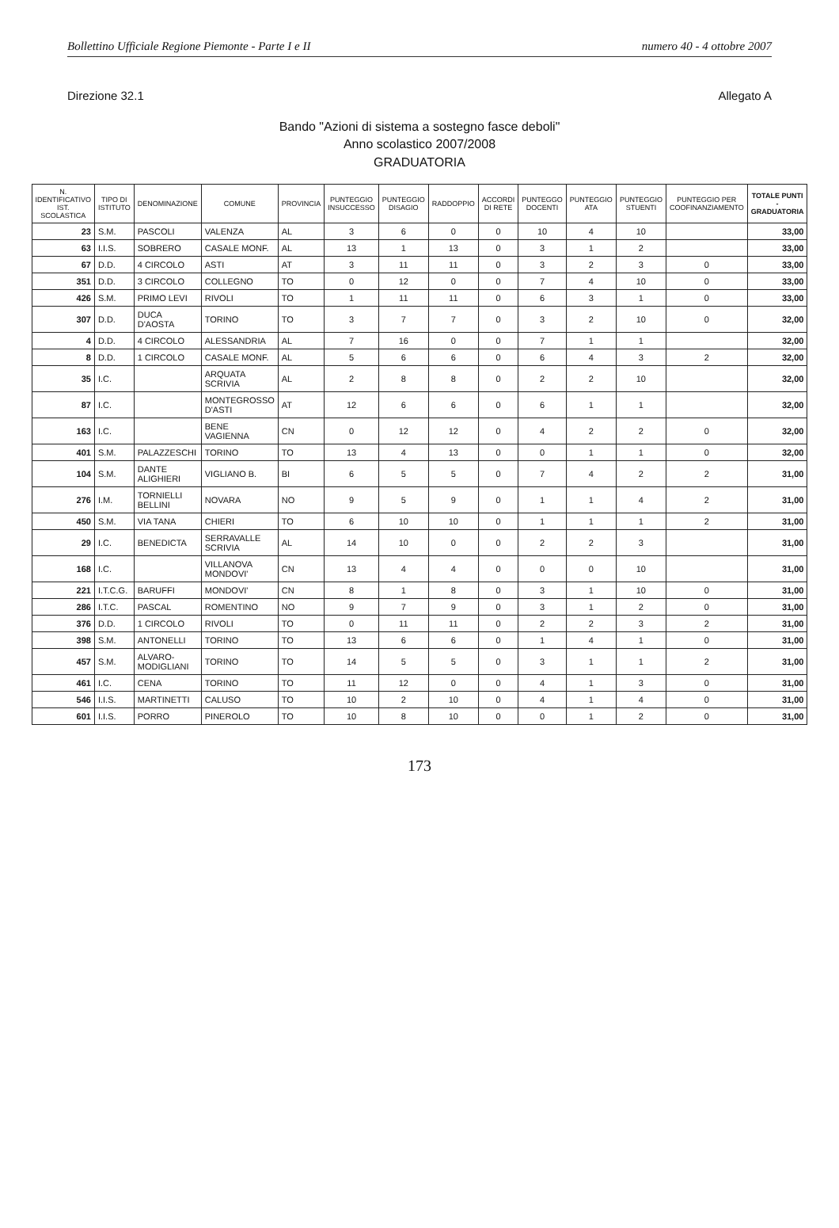Bollettino Ufficiale Regione Piemonte - Parte I e II numero 40 - 4 ottobre 2007
Direzione 32.1 Allegato A
Bando "Azioni di sistema a sostegno fasce deboli"
Anno scolastico 2007/2008
GRADUATORIA
| N. IDENTIFICATIVO IST. SCOLASTICA | TIPO DI ISTITUTO | DENOMINAZIONE | COMUNE | PROVINCIA | PUNTEGGIO INSUCCESSO | PUNTEGGIO DISAGIO | RADDOPPIO | ACCORDI DI RETE | PUNTEGGO DOCENTI | PUNTEGGIO ATA | PUNTEGGIO STUENTI | PUNTEGGIO PER COOFINANZIAMENTO | TOTALE PUNTI - GRADUATORIA |
| --- | --- | --- | --- | --- | --- | --- | --- | --- | --- | --- | --- | --- | --- |
| 23 | S.M. | PASCOLI | VALENZA | AL | 3 | 6 | 0 | 0 | 10 | 4 | 10 | | 33,00 |
| 63 | I.I.S. | SOBRERO | CASALE MONF. | AL | 13 | 1 | 13 | 0 | 3 | 1 | 2 | | 33,00 |
| 67 | D.D. | 4 CIRCOLO | ASTI | AT | 3 | 11 | 11 | 0 | 3 | 2 | 3 | 0 | 33,00 |
| 351 | D.D. | 3 CIRCOLO | COLLEGNO | TO | 0 | 12 | 0 | 0 | 7 | 4 | 10 | 0 | 33,00 |
| 426 | S.M. | PRIMO LEVI | RIVOLI | TO | 1 | 11 | 11 | 0 | 6 | 3 | 1 | 0 | 33,00 |
| 307 | D.D. | DUCA D'AOSTA | TORINO | TO | 3 | 7 | 7 | 0 | 3 | 2 | 10 | 0 | 32,00 |
| 4 | D.D. | 4 CIRCOLO | ALESSANDRIA | AL | 7 | 16 | 0 | 0 | 7 | 1 | 1 | | 32,00 |
| 8 | D.D. | 1 CIRCOLO | CASALE MONF. | AL | 5 | 6 | 6 | 0 | 6 | 4 | 3 | 2 | 32,00 |
| 35 | I.C. | | ARQUATA SCRIVIA | AL | 2 | 8 | 8 | 0 | 2 | 2 | 10 | | 32,00 |
| 87 | I.C. | | MONTEGROSSO D'ASTI | AT | 12 | 6 | 6 | 0 | 6 | 1 | 1 | | 32,00 |
| 163 | I.C. | | BENE VAGIENNA | CN | 0 | 12 | 12 | 0 | 4 | 2 | 2 | 0 | 32,00 |
| 401 | S.M. | PALAZZESCHI | TORINO | TO | 13 | 4 | 13 | 0 | 0 | 1 | 1 | 0 | 32,00 |
| 104 | S.M. | DANTE ALIGHIERI | VIGLIANO B. | BI | 6 | 5 | 5 | 0 | 7 | 4 | 2 | 2 | 31,00 |
| 276 | I.M. | TORNIELLI BELLINI | NOVARA | NO | 9 | 5 | 9 | 0 | 1 | 1 | 4 | 2 | 31,00 |
| 450 | S.M. | VIA TANA | CHIERI | TO | 6 | 10 | 10 | 0 | 1 | 1 | 1 | 2 | 31,00 |
| 29 | I.C. | BENEDICTA | SERRAVALLE SCRIVIA | AL | 14 | 10 | 0 | 0 | 2 | 2 | 3 | | 31,00 |
| 168 | I.C. | | VILLANOVA MONDOVI' | CN | 13 | 4 | 4 | 0 | 0 | 0 | 10 | | 31,00 |
| 221 | I.T.C.G. | BARUFFI | MONDOVI' | CN | 8 | 1 | 8 | 0 | 3 | 1 | 10 | 0 | 31,00 |
| 286 | I.T.C. | PASCAL | ROMENTINO | NO | 9 | 7 | 9 | 0 | 3 | 1 | 2 | 0 | 31,00 |
| 376 | D.D. | 1 CIRCOLO | RIVOLI | TO | 0 | 11 | 11 | 0 | 2 | 2 | 3 | 2 | 31,00 |
| 398 | S.M. | ANTONELLI | TORINO | TO | 13 | 6 | 6 | 0 | 1 | 4 | 1 | 0 | 31,00 |
| 457 | S.M. | ALVARO-MODIGLIANI | TORINO | TO | 14 | 5 | 5 | 0 | 3 | 1 | 1 | 2 | 31,00 |
| 461 | I.C. | CENA | TORINO | TO | 11 | 12 | 0 | 0 | 4 | 1 | 3 | 0 | 31,00 |
| 546 | I.I.S. | MARTINETTI | CALUSO | TO | 10 | 2 | 10 | 0 | 4 | 1 | 4 | 0 | 31,00 |
| 601 | I.I.S. | PORRO | PINEROLO | TO | 10 | 8 | 10 | 0 | 0 | 1 | 2 | 0 | 31,00 |
173